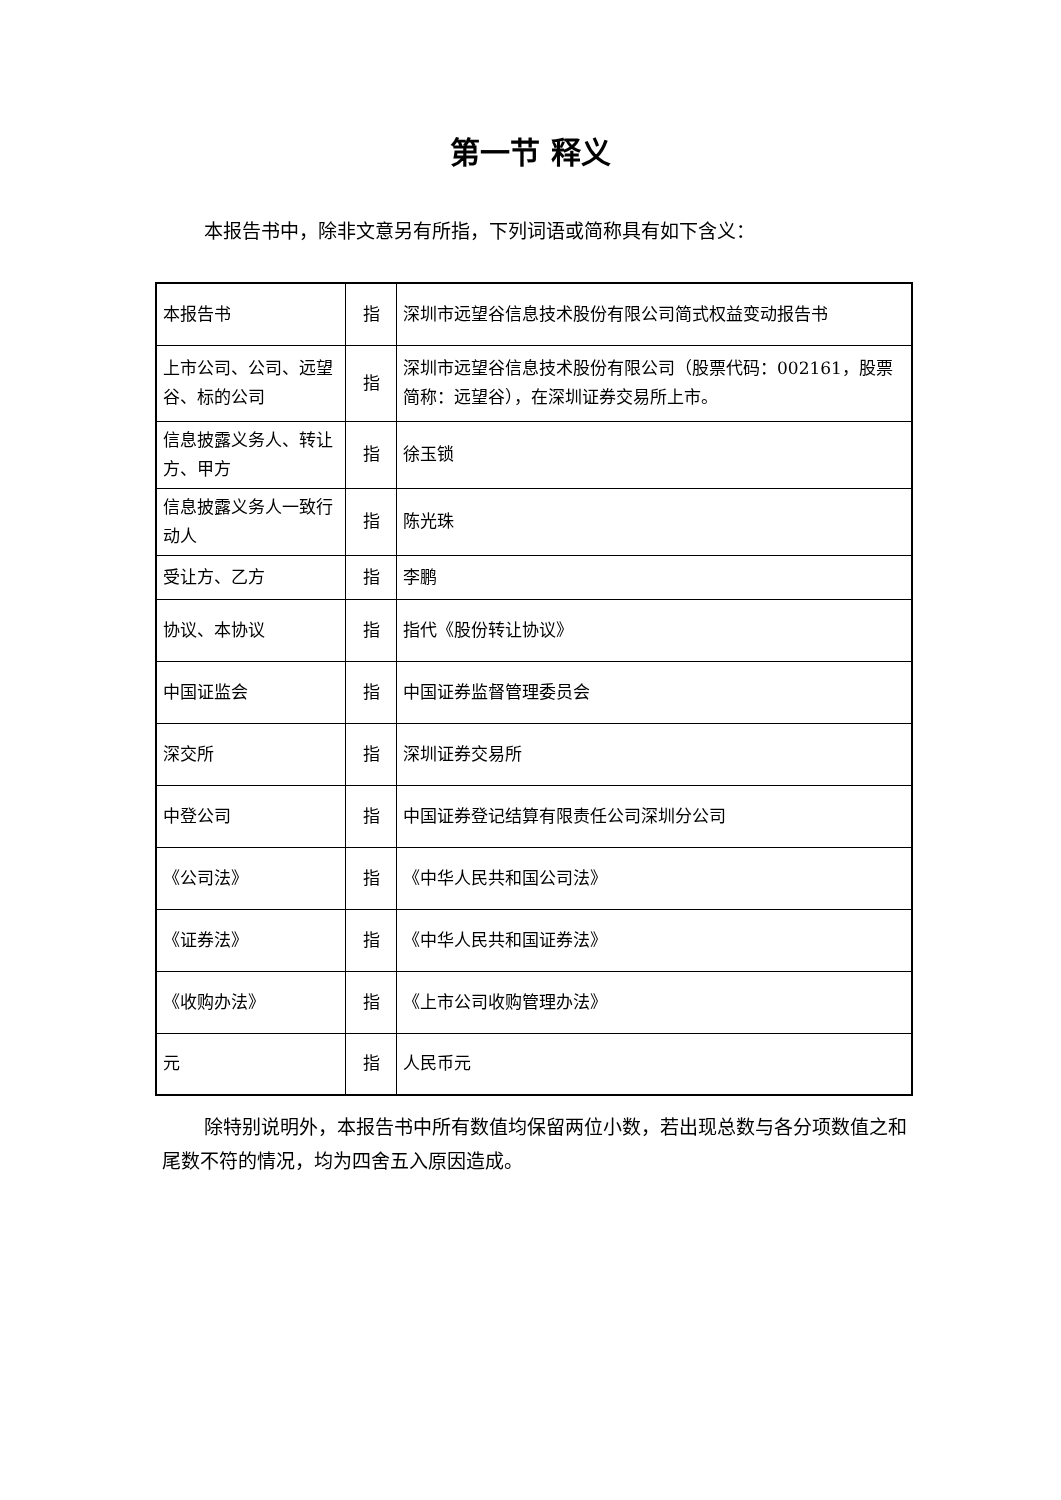第一节 释义
本报告书中，除非文意另有所指，下列词语或简称具有如下含义：
| 本报告书 | 指 | 深圳市远望谷信息技术股份有限公司简式权益变动报告书 |
| 上市公司、公司、远望谷、标的公司 | 指 | 深圳市远望谷信息技术股份有限公司（股票代码：002161，股票简称：远望谷），在深圳证券交易所上市。 |
| 信息披露义务人、转让方、甲方 | 指 | 徐玉锁 |
| 信息披露义务人一致行动人 | 指 | 陈光珠 |
| 受让方、乙方 | 指 | 李鹏 |
| 协议、本协议 | 指 | 指代《股份转让协议》 |
| 中国证监会 | 指 | 中国证券监督管理委员会 |
| 深交所 | 指 | 深圳证券交易所 |
| 中登公司 | 指 | 中国证券登记结算有限责任公司深圳分公司 |
| 《公司法》 | 指 | 《中华人民共和国公司法》 |
| 《证券法》 | 指 | 《中华人民共和国证券法》 |
| 《收购办法》 | 指 | 《上市公司收购管理办法》 |
| 元 | 指 | 人民币元 |
除特别说明外，本报告书中所有数值均保留两位小数，若出现总数与各分项数值之和尾数不符的情况，均为四舍五入原因造成。